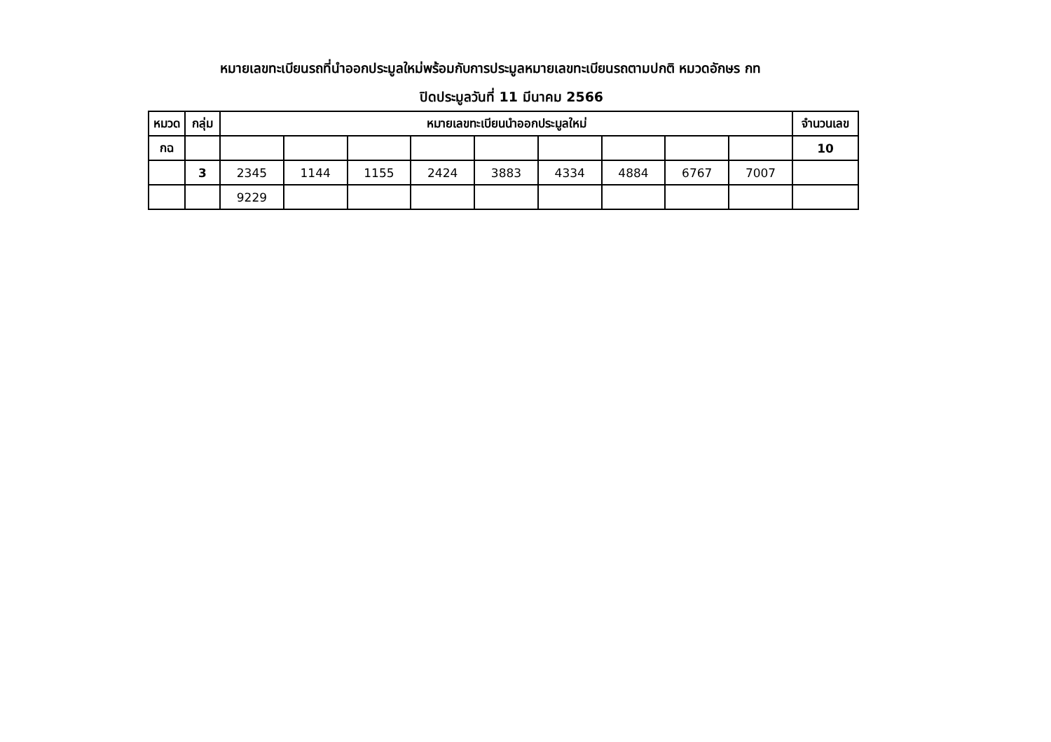หมายเลขทะเบียนรถที่นำออกประมูลใหม่พร้อมกับการประมูลหมายเลขทะเบียนรถตามปกติ หมวดอักษร กท
ปิดประมูลวันที่ 11 มีนาคม 2566
| หมวด | กลุ่ม | หมายเลขทะเบียนนำออกประมูลใหม่ | | | | | | | | | จำนวนเลข |
| --- | --- | --- | --- | --- | --- | --- | --- | --- | --- | --- | --- |
| กฉ | | | | | | | | | | | 10 |
| | 3 | 2345 | 1144 | 1155 | 2424 | 3883 | 4334 | 4884 | 6767 | 7007 | |
| | | 9229 | | | | | | | | | |